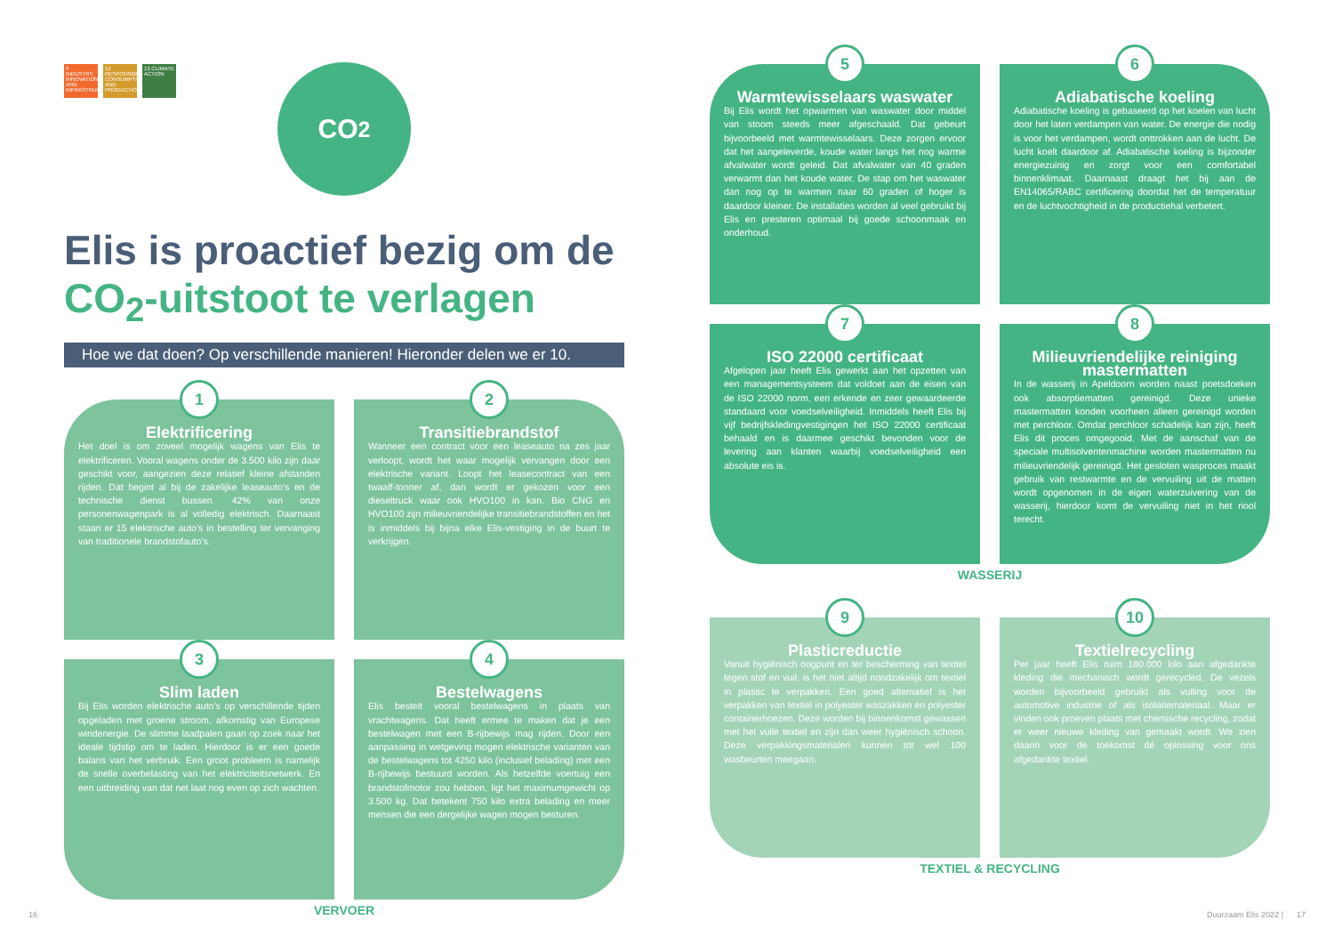9 INDUSTRY, INNOVATION AND INFRASTRUCTURE
12 RESPONSIBLE CONSUMPTION AND PRODUCTION
13 CLIMATE ACTION
CO<sub>2</sub>
Elis is proactief bezig om de CO<sub>2</sub>-uitstoot te verlagen
Hoe we dat doen? Op verschillende manieren! Hieronder delen we er 10.
1
Elektrificering
Het doel is om zoveel mogelijk wagens van Elis te elektrificeren. Vooral wagens onder de 3.500 kilo zijn daar geschikt voor, aangezien deze relatief kleine afstanden rijden. Dat begint al bij de zakelijke leaseauto’s en de technische dienst bussen. 42% van onze personenwagenpark is al volledig elektrisch. Daarnaast staan er 15 elektrische auto’s in bestelling ter vervanging van traditionele brandstofauto’s.
2
Transitiebrandstof
Wanneer een contract voor een leaseauto na zes jaar verloopt, wordt het waar mogelijk vervangen door een elektrische variant. Loopt het leasecontract van een twaalf-tonner af, dan wordt er gekozen voor een dieseltruck waar ook HVO100 in kan. Bio CNG en HVO100 zijn milieuvriendelijke transitiebrandstoffen en het is inmiddels bij bijna elke Elis-vestiging in de buurt te verkrijgen.
3
Slim laden
Bij Elis worden elektrische auto’s op verschillende tijden opgeladen met groene stroom, afkomstig van Europese windenergie. De slimme laadpalen gaan op zoek naar het ideale tijdstip om te laden. Hierdoor is er een goede balans van het verbruik. Een groot probleem is namelijk de snelle overbelasting van het elektriciteitsnetwerk. En een uitbreiding van dat net laat nog even op zich wachten.
4
Bestelwagens
Elis bestelt vooral bestelwagens in plaats van vrachtwagens. Dat heeft ermee te maken dat je een bestelwagen met een B-rijbewijs mag rijden. Door een aanpassing in wetgeving mogen elektrische varianten van de bestelwagens tot 4250 kilo (inclusief belading) met een B-rijbewijs bestuurd worden. Als hetzelfde voertuig een brandstofmotor zou hebben, ligt het maximumgewicht op 3.500 kg. Dat betekent 750 kilo extra belading en meer mensen die een dergelijke wagen mogen besturen.
VERVOER
5
Warmtewisselaars waswater
Bij Elis wordt het opwarmen van waswater door middel van stoom steeds meer afgeschaald. Dat gebeurt bijvoorbeeld met warmtewisselaars. Deze zorgen ervoor dat het aangeleverde, koude water langs het nog warme afvalwater wordt geleid. Dat afvalwater van 40 graden verwarmt dan het koude water. De stap om het waswater dan nog op te warmen naar 60 graden of hoger is daardoor kleiner. De installaties worden al veel gebruikt bij Elis en presteren optimaal bij goede schoonmaak en onderhoud.
6
Adiabatische koeling
Adiabatische koeling is gebaseerd op het koelen van lucht door het laten verdampen van water. De energie die nodig is voor het verdampen, wordt onttrokken aan de lucht. De lucht koelt daardoor af. Adiabatische koeling is bijzonder energiezuinig en zorgt voor een comfortabel binnenklimaat. Daarnaast draagt het bij aan de EN14065/RABC certificering doordat het de temperatuur en de luchtvochtigheid in de productiehal verbetert.
7
ISO 22000 certificaat
Afgelopen jaar heeft Elis gewerkt aan het opzetten van een managementsysteem dat voldoet aan de eisen van de ISO 22000 norm, een erkende en zeer gewaardeerde standaard voor voedselveiligheid. Inmiddels heeft Elis bij vijf bedrijfskledingvestigingen het ISO 22000 certificaat behaald en is daarmee geschikt bevonden voor de levering aan klanten waarbij voedselveiligheid een absolute eis is.
8
Milieuvriendelijke reiniging mastermatten
In de wasserij in Apeldoorn worden naast poetsdoeken ook absorptiematten gereinigd. Deze unieke mastermatten konden voorheen alleen gereinigd worden met perchloor. Omdat perchloor schadelijk kan zijn, heeft Elis dit proces omgegooid. Met de aanschaf van de speciale multisolventenmachine worden mastermatten nu milieuvriendelijk gereinigd. Het gesloten wasproces maakt gebruik van restwarmte en de vervuiling uit de matten wordt opgenomen in de eigen waterzuivering van de wasserij, hierdoor komt de vervuiling niet in het riool terecht.
WASSERIJ
9
Plasticreductie
Vanuit hygiënisch oogpunt en ter bescherming van textiel tegen stof en vuil, is het niet altijd noodzakelijk om textiel in plastic te verpakken. Een goed alternatief is het verpakken van textiel in polyester waszakken en polyester containerhoezen. Deze worden bij binnenkomst gewassen met het vuile textiel en zijn dan weer hygiënisch schoon. Deze verpakkingsmaterialen kunnen tot wel 100 wasbeurten meegaan.
10
Textielrecycling
Per jaar heeft Elis ruim 180.000 kilo aan afgedankte kleding die mechanisch wordt gerecycled. De vezels worden bijvoorbeeld gebruikt als vulling voor de automotive industrie of als isolatiemateriaal. Maar er vinden ook proeven plaats met chemische recycling, zodat er weer nieuwe kleding van gemaakt wordt. We zien daarin voor de toekomst dé oplossing voor ons afgedankte textiel.
TEXTIEL & RECYCLING
16 Duurzaam Elis 2022 | 17